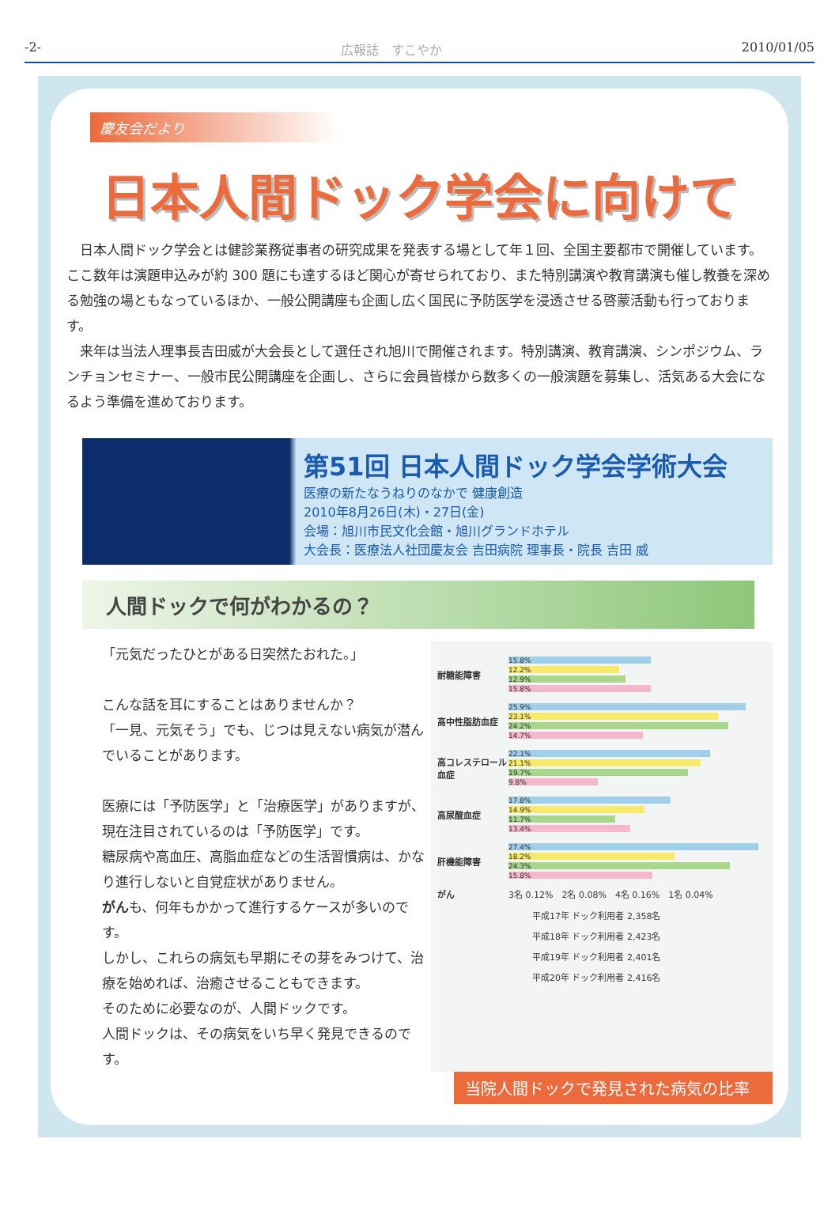-2- 広報誌　すこやか 2010/01/05
慶友会だより
日本人間ドック学会に向けて
　日本人間ドック学会とは健診業務従事者の研究成果を発表する場として年１回、全国主要都市で開催しています。ここ数年は演題申込みが約 300 題にも達するほど関心が寄せられており、また特別講演や教育講演も催し教養を深める勉強の場ともなっているほか、一般公開講座も企画し広く国民に予防医学を浸透させる啓蒙活動も行っております。
　来年は当法人理事長吉田威が大会長として選任され旭川で開催されます。特別講演、教育講演、シンポジウム、ランチョンセミナー、一般市民公開講座を企画し、さらに会員皆様から数多くの一般演題を募集し、活気ある大会になるよう準備を進めております。
第51回 日本人間ドック学会学術大会
医療の新たなうねりのなかで 健康創造
2010年8月26日(木)・27日(金)
会場：旭川市民文化会館・旭川グランドホテル
大会長：医療法人社団慶友会 吉田病院 理事長・院長 吉田 威
人間ドックで何がわかるの？
「元気だったひとがある日突然たおれた。」
こんな話を耳にすることはありませんか？
「一見、元気そう」でも、じつは見えない病気が潜んでいることがあります。
医療には「予防医学」と「治療医学」がありますが、現在注目されているのは「予防医学」です。
糖尿病や高血圧、高脂血症などの生活習慣病は、かなり進行しないと自覚症状がありません。
がんも、何年もかかって進行するケースが多いのです。
しかし、これらの病気も早期にその芽をみつけて、治療を始めれば、治癒させることもできます。
そのために必要なのが、人間ドックです。
人間ドックは、その病気をいち早く発見できるのです。
耐糖能障害
15.8%
12.2%
12.9%
15.8%
高中性脂肪血症
25.9%
23.1%
24.2%
14.7%
高コレステロール血症
22.1%
21.1%
19.7%
9.8%
高尿酸血症
17.8%
14.9%
11.7%
13.4%
肝機能障害
27.4%
18.2%
24.3%
15.8%
がん 3名 0.12%　2名 0.08%　4名 0.16%　1名 0.04%
平成17年 ドック利用者 2,358名
平成18年 ドック利用者 2,423名
平成19年 ドック利用者 2,401名
平成20年 ドック利用者 2,416名
当院人間ドックで発見された病気の比率